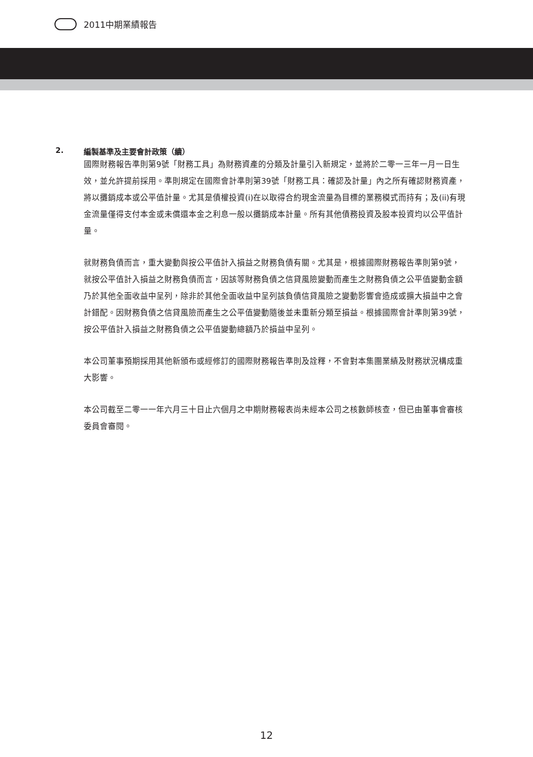2011中期業績報告
2. 編製基準及主要會計政策（續）
國際財務報告準則第9號「財務工具」為財務資產的分類及計量引入新規定，並將於二零一三年一月一日生效，並允許提前採用。準則規定在國際會計準則第39號「財務工具：確認及計量」內之所有確認財務資產，將以攤銷成本或公平值計量。尤其是債權投資(i)在以取得合約現金流量為目標的業務模式而持有；及(ii)有現金流量僅得支付本金或未償還本金之利息一般以攤銷成本計量。所有其他債務投資及股本投資均以公平值計量。
就財務負債而言，重大變動與按公平值計入損益之財務負債有關。尤其是，根據國際財務報告準則第9號，就按公平值計入損益之財務負債而言，因該等財務負債之信貸風險變動而產生之財務負債之公平值變動金額乃於其他全面收益中呈列，除非於其他全面收益中呈列該負債信貸風險之變動影響會造成或擴大損益中之會計錯配。因財務負債之信貸風險而產生之公平值變動隨後並未重新分類至損益。根據國際會計準則第39號，按公平值計入損益之財務負債之公平值變動總額乃於損益中呈列。
本公司董事預期採用其他新頒布或經修訂的國際財務報告準則及詮釋，不會對本集團業績及財務狀況構成重大影響。
本公司截至二零一一年六月三十日止六個月之中期財務報表尚未經本公司之核數師核查，但已由董事會審核委員會審閱。
12